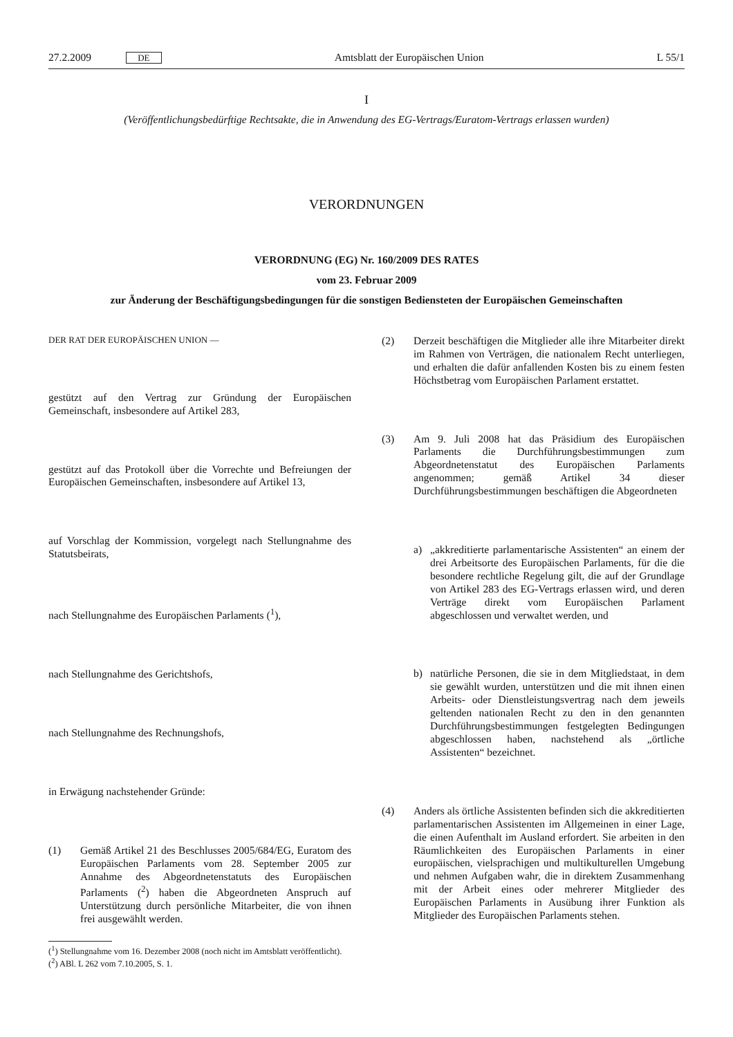27.2.2009 DE Amtsblatt der Europäischen Union L 55/1
I
(Veröffentlichungsbedürftige Rechtsakte, die in Anwendung des EG-Vertrags/Euratom-Vertrags erlassen wurden)
VERORDNUNGEN
VERORDNUNG (EG) Nr. 160/2009 DES RATES
vom 23. Februar 2009
zur Änderung der Beschäftigungsbedingungen für die sonstigen Bediensteten der Europäischen Gemeinschaften
DER RAT DER EUROPÄISCHEN UNION —
gestützt auf den Vertrag zur Gründung der Europäischen Gemeinschaft, insbesondere auf Artikel 283,
gestützt auf das Protokoll über die Vorrechte und Befreiungen der Europäischen Gemeinschaften, insbesondere auf Artikel 13,
auf Vorschlag der Kommission, vorgelegt nach Stellungnahme des Statutsbeirats,
nach Stellungnahme des Europäischen Parlaments (<sup>1</sup>),
nach Stellungnahme des Gerichtshofs,
nach Stellungnahme des Rechnungshofs,
in Erwägung nachstehender Gründe:
(1) Gemäß Artikel 21 des Beschlusses 2005/684/EG, Euratom des Europäischen Parlaments vom 28. September 2005 zur Annahme des Abgeordnetenstatuts des Europäischen Parlaments (<sup>2</sup>) haben die Abgeordneten Anspruch auf Unterstützung durch persönliche Mitarbeiter, die von ihnen frei ausgewählt werden.
(<sup>1</sup>) Stellungnahme vom 16. Dezember 2008 (noch nicht im Amtsblatt veröffentlicht).
(<sup>2</sup>) ABl. L 262 vom 7.10.2005, S. 1.
(2) Derzeit beschäftigen die Mitglieder alle ihre Mitarbeiter direkt im Rahmen von Verträgen, die nationalem Recht unterliegen, und erhalten die dafür anfallenden Kosten bis zu einem festen Höchstbetrag vom Europäischen Parlament erstattet.
(3) Am 9. Juli 2008 hat das Präsidium des Europäischen Parlaments die Durchführungsbestimmungen zum Abgeordnetenstatut des Europäischen Parlaments angenommen; gemäß Artikel 34 dieser Durchführungsbestimmungen beschäftigen die Abgeordneten
a) „akkreditierte parlamentarische Assistenten“ an einem der drei Arbeitsorte des Europäischen Parlaments, für die die besondere rechtliche Regelung gilt, die auf der Grundlage von Artikel 283 des EG-Vertrags erlassen wird, und deren Verträge direkt vom Europäischen Parlament abgeschlossen und verwaltet werden, und
b) natürliche Personen, die sie in dem Mitgliedstaat, in dem sie gewählt wurden, unterstützen und die mit ihnen einen Arbeits- oder Dienstleistungsvertrag nach dem jeweils geltenden nationalen Recht zu den in den genannten Durchführungsbestimmungen festgelegten Bedingungen abgeschlossen haben, nachstehend als „örtliche Assistenten“ bezeichnet.
(4) Anders als örtliche Assistenten befinden sich die akkreditierten parlamentarischen Assistenten im Allgemeinen in einer Lage, die einen Aufenthalt im Ausland erfordert. Sie arbeiten in den Räumlichkeiten des Europäischen Parlaments in einer europäischen, vielsprachigen und multikulturellen Umgebung und nehmen Aufgaben wahr, die in direktem Zusammenhang mit der Arbeit eines oder mehrerer Mitglieder des Europäischen Parlaments in Ausübung ihrer Funktion als Mitglieder des Europäischen Parlaments stehen.